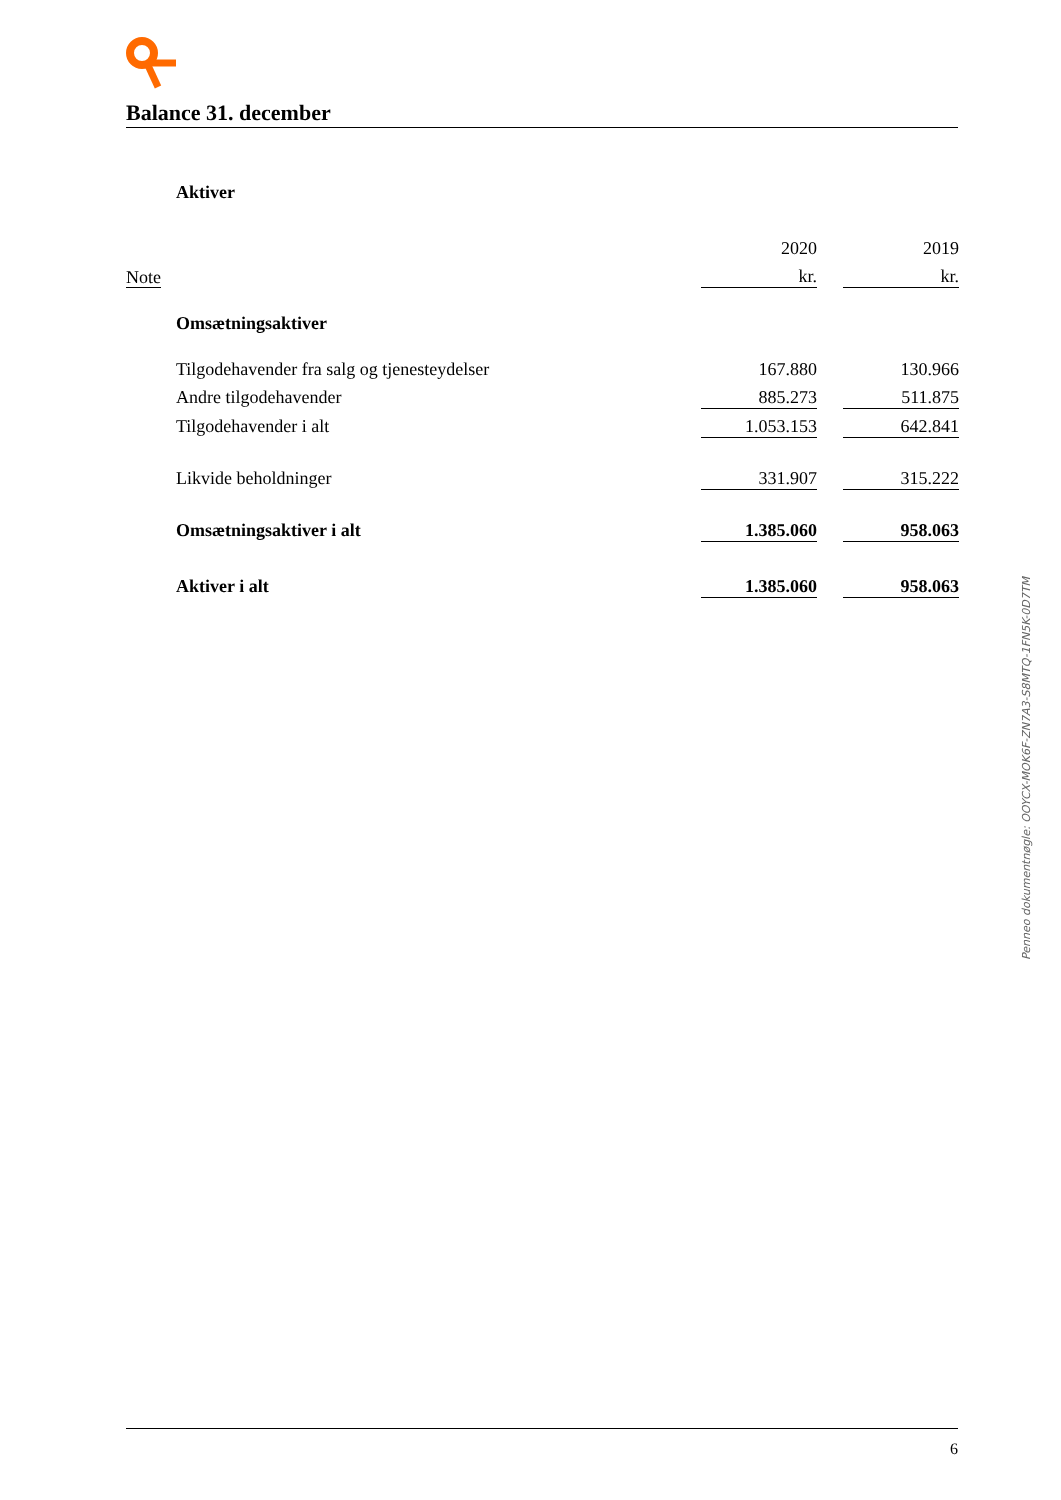Balance 31. december
| | Aktiver | | | |
| | | 2020 | | 2019 |
| Note | | kr. | | kr. |
| | Omsætningsaktiver | | | |
| | Tilgodehavender fra salg og tjenesteydelser | 167.880 | | 130.966 |
| | Andre tilgodehavender | 885.273 | | 511.875 |
| | Tilgodehavender i alt | 1.053.153 | | 642.841 |
| | Likvide beholdninger | 331.907 | | 315.222 |
| | Omsætningsaktiver i alt | 1.385.060 | | 958.063 |
| | Aktiver i alt | 1.385.060 | | 958.063 |
Penneo dokumentnøgle: OOYCX-MOK6F-ZN7A3-S8MTQ-1FN5K-0D7TM
6